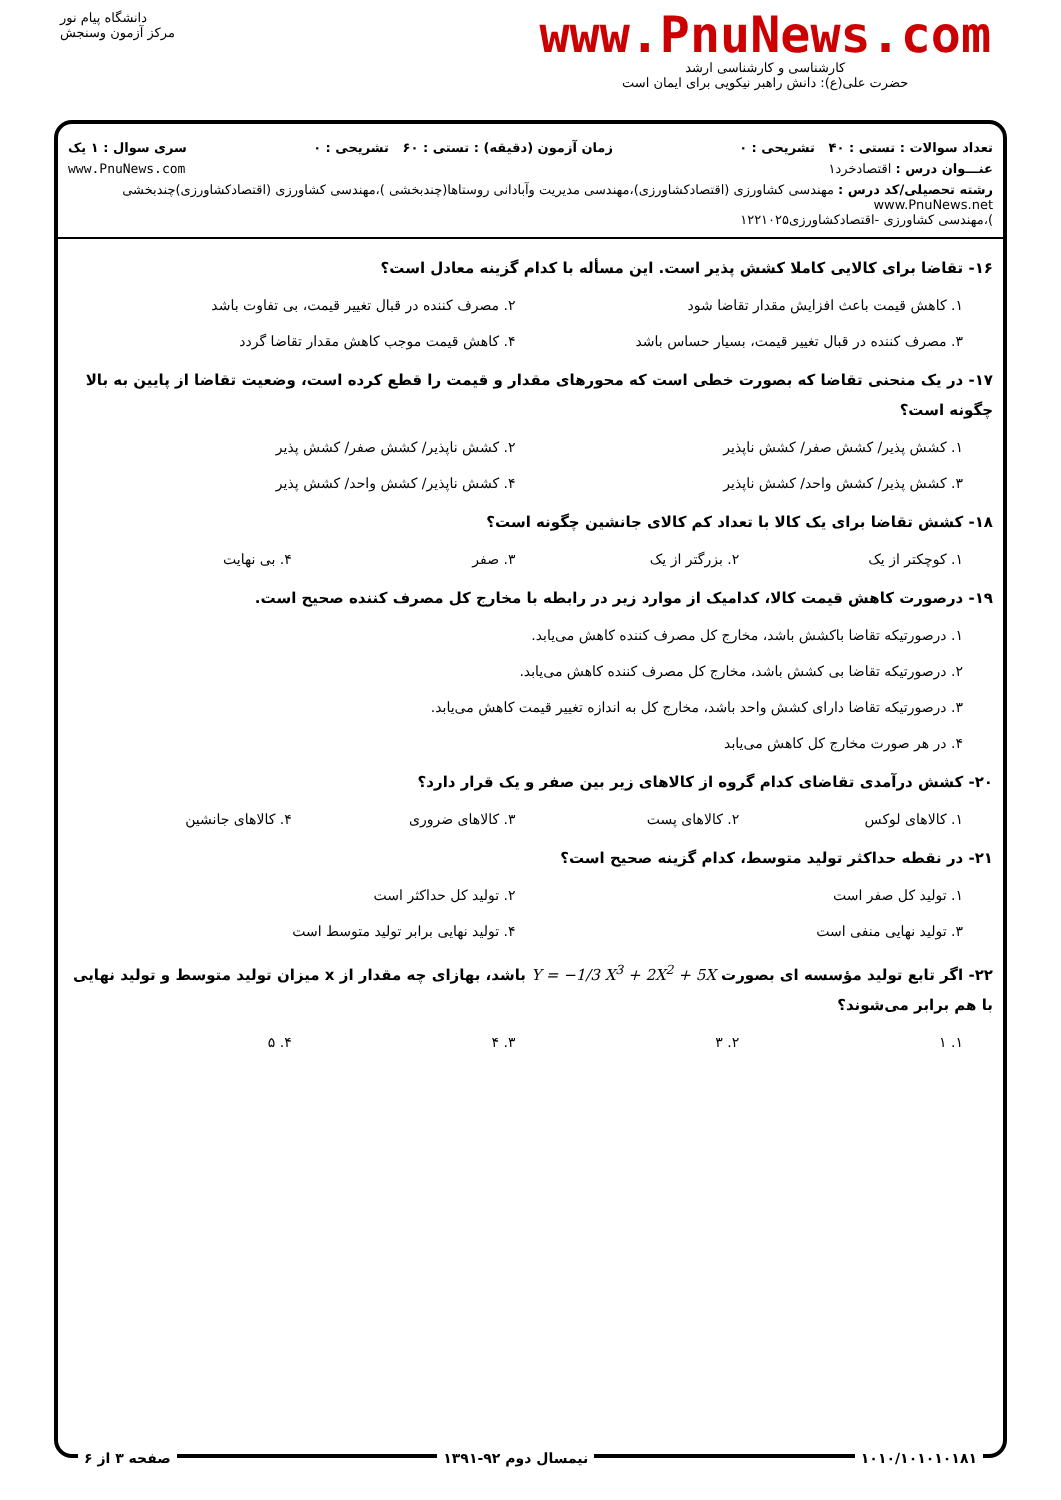دانشگاه پیام نور
مرکز آزمون وسنجش
www.PnuNews.com
کارشناسی و کارشناسی ارشد
حضرت علی(ع): دانش راهبر نیکویی برای ایمان است
تعداد سوالات : تستی : ۴۰ تشریحی : ۰ زمان آزمون (دقیقه) : تستی : ۶۰ تشریحی : ۰ سری سوال : ۱ یک
عنـــوان درس : اقتصادخرد۱ www.PnuNews.com
رشته تحصیلی/کد درس : مهندسی کشاورزی (اقتصادکشاورزی)،مهندسی مدیریت وآبادانی روستاها(چندبخشی )،مهندسی کشاورزی (اقتصادکشاورزی)چندبخشی www.PnuNews.net
)،مهندسی کشاورزی -اقتصادکشاورزی۱۲۲۱۰۲۵
۱۶- تقاضا برای کالایی کاملا کشش پذیر است. این مسأله با کدام گزینه معادل است؟
۱. کاهش قیمت باعث افزایش مقدار تقاضا شود ۲. مصرف کننده در قبال تغییر قیمت، بی تفاوت باشد ۳. مصرف کننده در قبال تغییر قیمت، بسیار حساس باشد ۴. کاهش قیمت موجب کاهش مقدار تقاضا گردد
۱۷- در یک منحنی تقاضا که بصورت خطی است که محورهای مقدار و قیمت را قطع کرده است، وضعیت تقاضا از پایین به بالا چگونه است؟
۱. کشش پذیر/ کشش صفر/ کشش ناپذیر ۲. کشش ناپذیر/ کشش صفر/ کشش پذیر ۳. کشش پذیر/ کشش واحد/ کشش ناپذیر ۴. کشش ناپذیر/ کشش واحد/ کشش پذیر
۱۸- کشش تقاضا برای یک کالا با تعداد کم کالای جانشین چگونه است؟
۱. کوچکتر از یک ۲. بزرگتر از یک ۳. صفر ۴. بی نهایت
۱۹- درصورت کاهش قیمت کالا، کدامیک از موارد زیر در رابطه با مخارج کل مصرف کننده صحیح است.
۱. درصورتیکه تقاضا باکشش باشد، مخارج کل مصرف کننده کاهش می‌یابد.
۲. درصورتیکه تقاضا بی کشش باشد، مخارج کل مصرف کننده کاهش می‌یابد.
۳. درصورتیکه تقاضا دارای کشش واحد باشد، مخارج کل به اندازه تغییر قیمت کاهش می‌یابد.
۴. در هر صورت مخارج کل کاهش می‌یابد
۲۰- کشش درآمدی تقاضای کدام گروه از کالاهای زیر بین صفر و یک قرار دارد؟
۱. کالاهای لوکس ۲. کالاهای پست ۳. کالاهای ضروری ۴. کالاهای جانشین
۲۱- در نقطه حداکثر تولید متوسط، کدام گزینه صحیح است؟
۱. تولید کل صفر است ۲. تولید کل حداکثر است ۳. تولید نهایی منفی است ۴. تولید نهایی برابر تولید متوسط است
۲۲- اگر تابع تولید مؤسسه ای بصورت Y = −1/3 X<sup>3</sup> + 2X<sup>2</sup> + 5X باشد، بهازای چه مقدار از x میزان تولید متوسط و تولید نهایی با هم برابر می‌شوند؟
۱. ۱ ۲. ۳ ۳. ۴ ۴. ۵
۱۰۱۰/۱۰۱۰۱۰۱۸۱ نیمسال دوم ۹۲-۱۳۹۱ صفحه ۳ از ۶